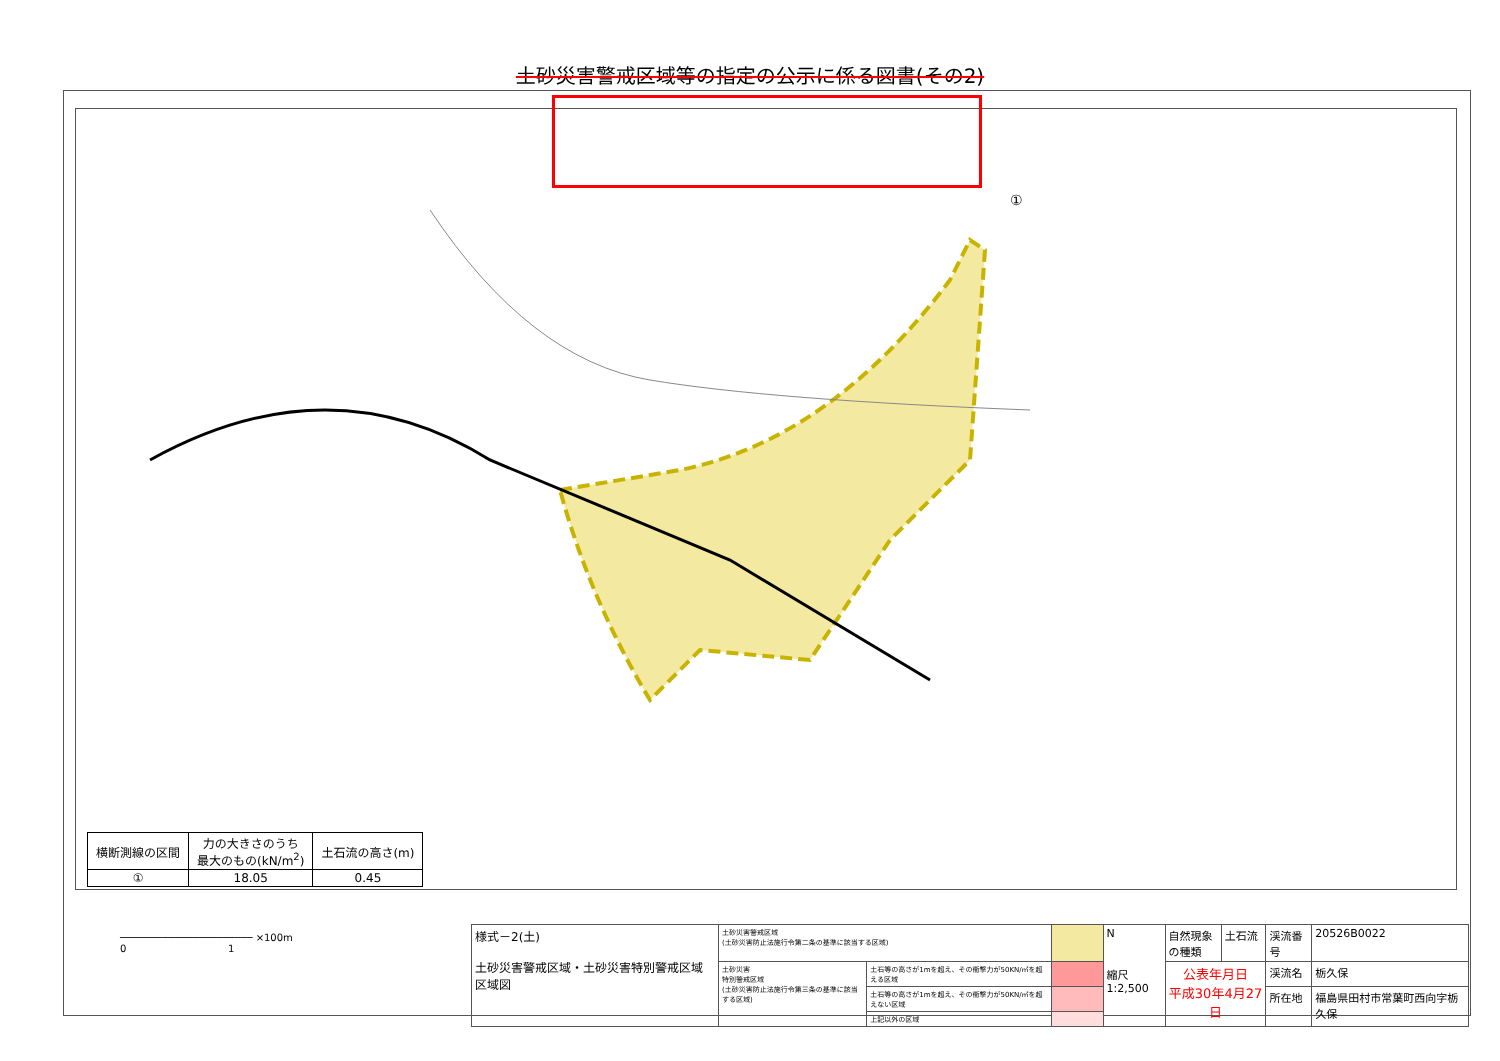土砂災害警戒区域等の指定の公示に係る図書(その2)
①
| 横断測線の区間 | 力の大きさのうち 最大のもの(kN/m<sup>2</sup>) | 土石流の高さ(m) |
| --- | --- | --- |
| ① | 18.05 | 0.45 |
────────────────────── ×100m
0 1
| 様式－2(土) 土砂災害警戒区域・土砂災害特別警戒区域 区域図 | 土砂災害警戒区域 (土砂災害防止法施行令第二条の基準に該当する区域) | | | N 縮尺 1:2,500 | 自然現象 の種類 | 土石流 | 渓流番号 | 20526B0022 |
| | 土砂災害 特別警戒区域 (土砂災害防止法施行令第三条の基準に該当する区域) | 土石等の高さが1mを超え、その衝撃力が50KN/㎡を超える区域 | | | 公表年月日 平成30年4月27日 | | 渓流名 | 栃久保 |
| | | 土石等の高さが1mを超え、その衝撃力が50KN/㎡を超えない区域 | | | | | 所在地 | 福島県田村市常葉町西向字栃久保 |
| | | 上記以外の区域 | | | | | | |